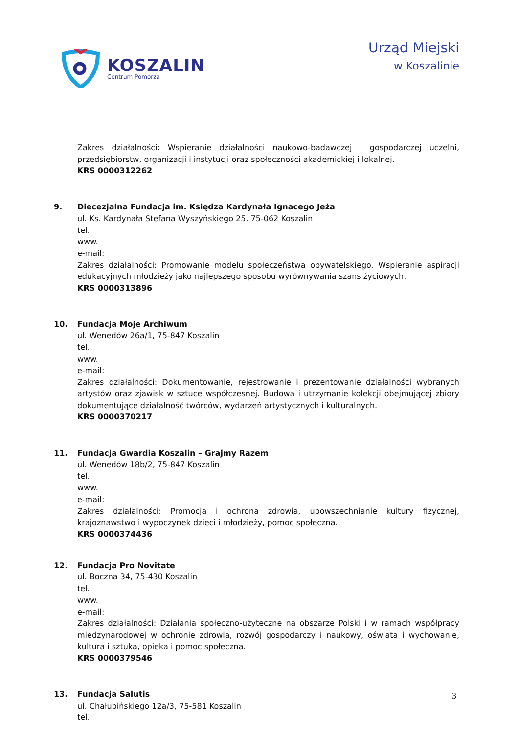KOSZALIN
Centrum Pomorza
Urząd Miejski
w Koszalinie
Zakres działalności: Wspieranie działalności naukowo-badawczej i gospodarczej uczelni, przedsiębiorstw, organizacji i instytucji oraz społeczności akademickiej i lokalnej.
KRS 0000312262
9. Diecezjalna Fundacja im. Księdza Kardynała Ignacego Jeża
ul. Ks. Kardynała Stefana Wyszyńskiego 25. 75-062 Koszalin
tel.
www.
e-mail:
Zakres działalności: Promowanie modelu społeczeństwa obywatelskiego. Wspieranie aspiracji edukacyjnych młodzieży jako najlepszego sposobu wyrównywania szans życiowych.
KRS 0000313896
10. Fundacja Moje Archiwum
ul. Wenedów 26a/1, 75-847 Koszalin
tel.
www.
e-mail:
Zakres działalności: Dokumentowanie, rejestrowanie i prezentowanie działalności wybranych artystów oraz zjawisk w sztuce współczesnej. Budowa i utrzymanie kolekcji obejmującej zbiory dokumentujące działalność twórców, wydarzeń artystycznych i kulturalnych.
KRS 0000370217
11. Fundacja Gwardia Koszalin – Grajmy Razem
ul. Wenedów 18b/2, 75-847 Koszalin
tel.
www.
e-mail:
Zakres działalności: Promocja i ochrona zdrowia, upowszechnianie kultury fizycznej, krajoznawstwo i wypoczynek dzieci i młodzieży, pomoc społeczna.
KRS 0000374436
12. Fundacja Pro Novitate
ul. Boczna 34, 75-430 Koszalin
tel.
www.
e-mail:
Zakres działalności: Działania społeczno-użyteczne na obszarze Polski i w ramach współpracy międzynarodowej w ochronie zdrowia, rozwój gospodarczy i naukowy, oświata i wychowanie, kultura i sztuka, opieka i pomoc społeczna.
KRS 0000379546
13. Fundacja Salutis
ul. Chałubińskiego 12a/3, 75-581 Koszalin
tel.
3